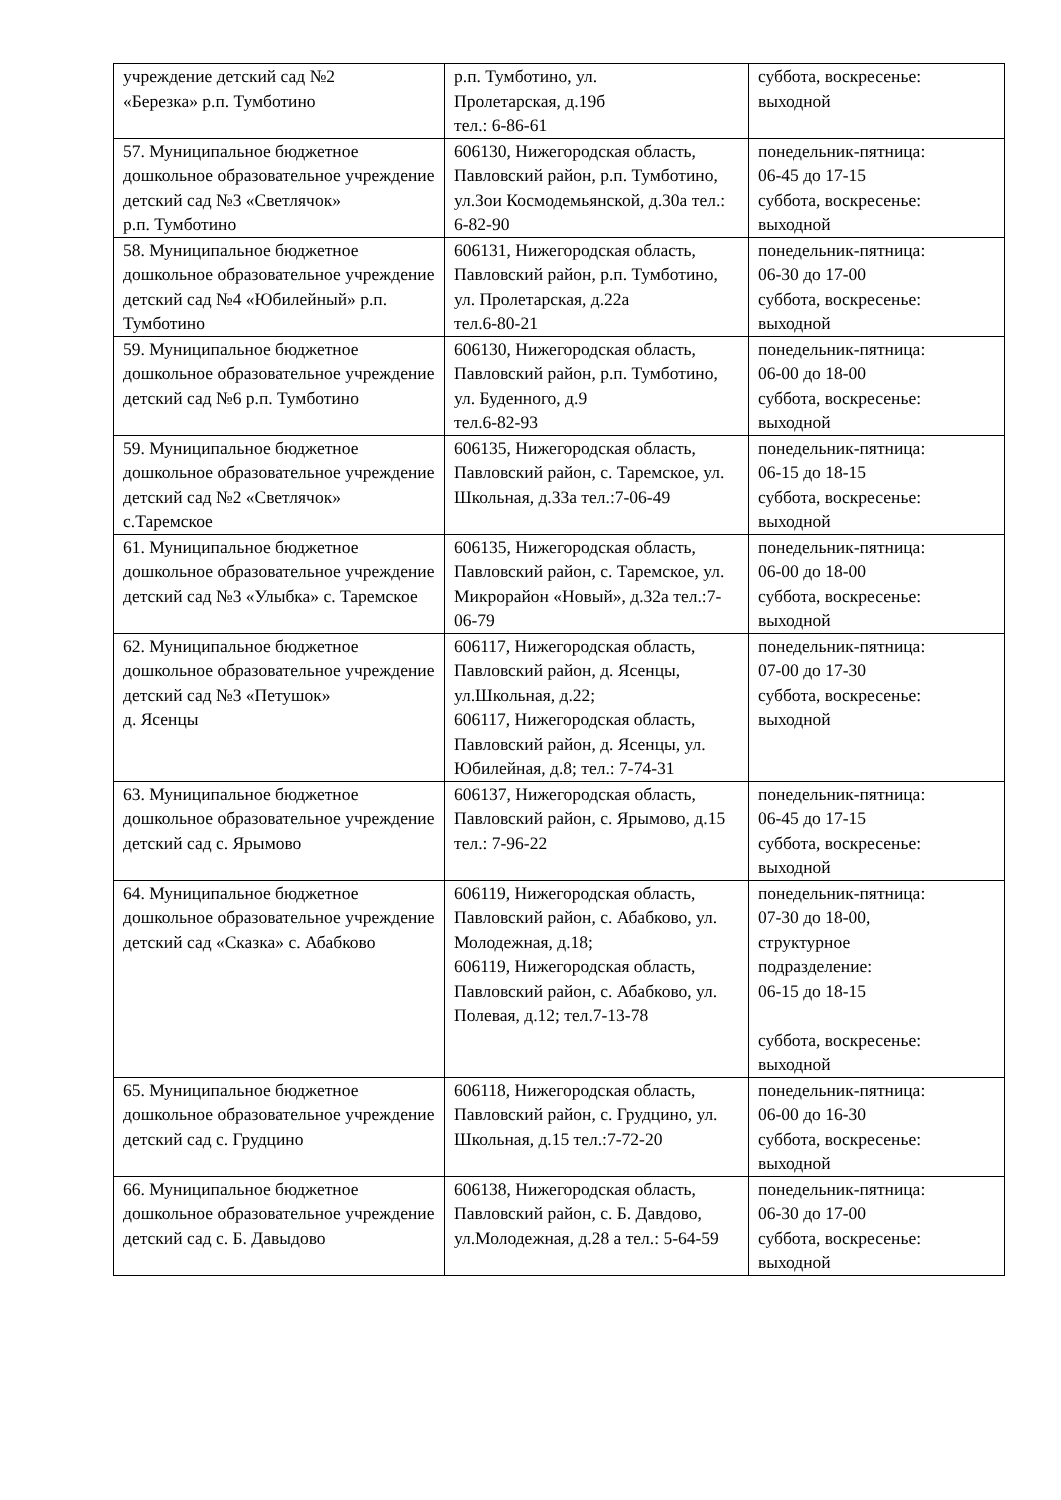| учреждение детский сад №2 «Березка» р.п. Тумботино | р.п. Тумботино, ул. Пролетарская, д.19б тел.: 6-86-61 | суббота, воскресенье: выходной |
| 57. Муниципальное бюджетное дошкольное образовательное учреждение детский сад №3 «Светлячок» р.п. Тумботино | 606130, Нижегородская область, Павловский район, р.п. Тумботино, ул.Зои Космодемьянской, д.30а тел.: 6-82-90 | понедельник-пятница: 06-45 до 17-15 суббота, воскресенье: выходной |
| 58. Муниципальное бюджетное дошкольное образовательное учреждение детский сад №4 «Юбилейный» р.п. Тумботино | 606131, Нижегородская область, Павловский район, р.п. Тумботино, ул. Пролетарская, д.22а тел.6-80-21 | понедельник-пятница: 06-30 до 17-00 суббота, воскресенье: выходной |
| 59. Муниципальное бюджетное дошкольное образовательное учреждение детский сад №6 р.п. Тумботино | 606130, Нижегородская область, Павловский район, р.п. Тумботино, ул. Буденного, д.9 тел.6-82-93 | понедельник-пятница: 06-00 до 18-00 суббота, воскресенье: выходной |
| 59. Муниципальное бюджетное дошкольное образовательное учреждение детский сад №2 «Светлячок» с.Таремское | 606135, Нижегородская область, Павловский район, с. Таремское, ул. Школьная, д.33а тел.:7-06-49 | понедельник-пятница: 06-15 до 18-15 суббота, воскресенье: выходной |
| 61. Муниципальное бюджетное дошкольное образовательное учреждение детский сад №3 «Улыбка» с. Таремское | 606135, Нижегородская область, Павловский район, с. Таремское, ул. Микрорайон «Новый», д.32а тел.:7-06-79 | понедельник-пятница: 06-00 до 18-00 суббота, воскресенье: выходной |
| 62. Муниципальное бюджетное дошкольное образовательное учреждение детский сад №3 «Петушок» д. Ясенцы | 606117, Нижегородская область, Павловский район, д. Ясенцы, ул.Школьная, д.22; 606117, Нижегородская область, Павловский район, д. Ясенцы, ул. Юбилейная, д.8; тел.: 7-74-31 | понедельник-пятница: 07-00 до 17-30 суббота, воскресенье: выходной |
| 63. Муниципальное бюджетное дошкольное образовательное учреждение детский сад с. Ярымово | 606137, Нижегородская область, Павловский район, с. Ярымово, д.15 тел.: 7-96-22 | понедельник-пятница: 06-45 до 17-15 суббота, воскресенье: выходной |
| 64. Муниципальное бюджетное дошкольное образовательное учреждение детский сад «Сказка» с. Абабково | 606119, Нижегородская область, Павловский район, с. Абабково, ул. Молодежная, д.18; 606119, Нижегородская область, Павловский район, с. Абабково, ул. Полевая, д.12; тел.7-13-78 | понедельник-пятница: 07-30 до 18-00, структурное подразделение: 06-15 до 18-15 суббота, воскресенье: выходной |
| 65. Муниципальное бюджетное дошкольное образовательное учреждение детский сад с. Грудцино | 606118, Нижегородская область, Павловский район, с. Грудцино, ул. Школьная, д.15 тел.:7-72-20 | понедельник-пятница: 06-00 до 16-30 суббота, воскресенье: выходной |
| 66. Муниципальное бюджетное дошкольное образовательное учреждение детский сад с. Б. Давыдово | 606138, Нижегородская область, Павловский район, с. Б. Давдово, ул.Молодежная, д.28 а тел.: 5-64-59 | понедельник-пятница: 06-30 до 17-00 суббота, воскресенье: выходной |